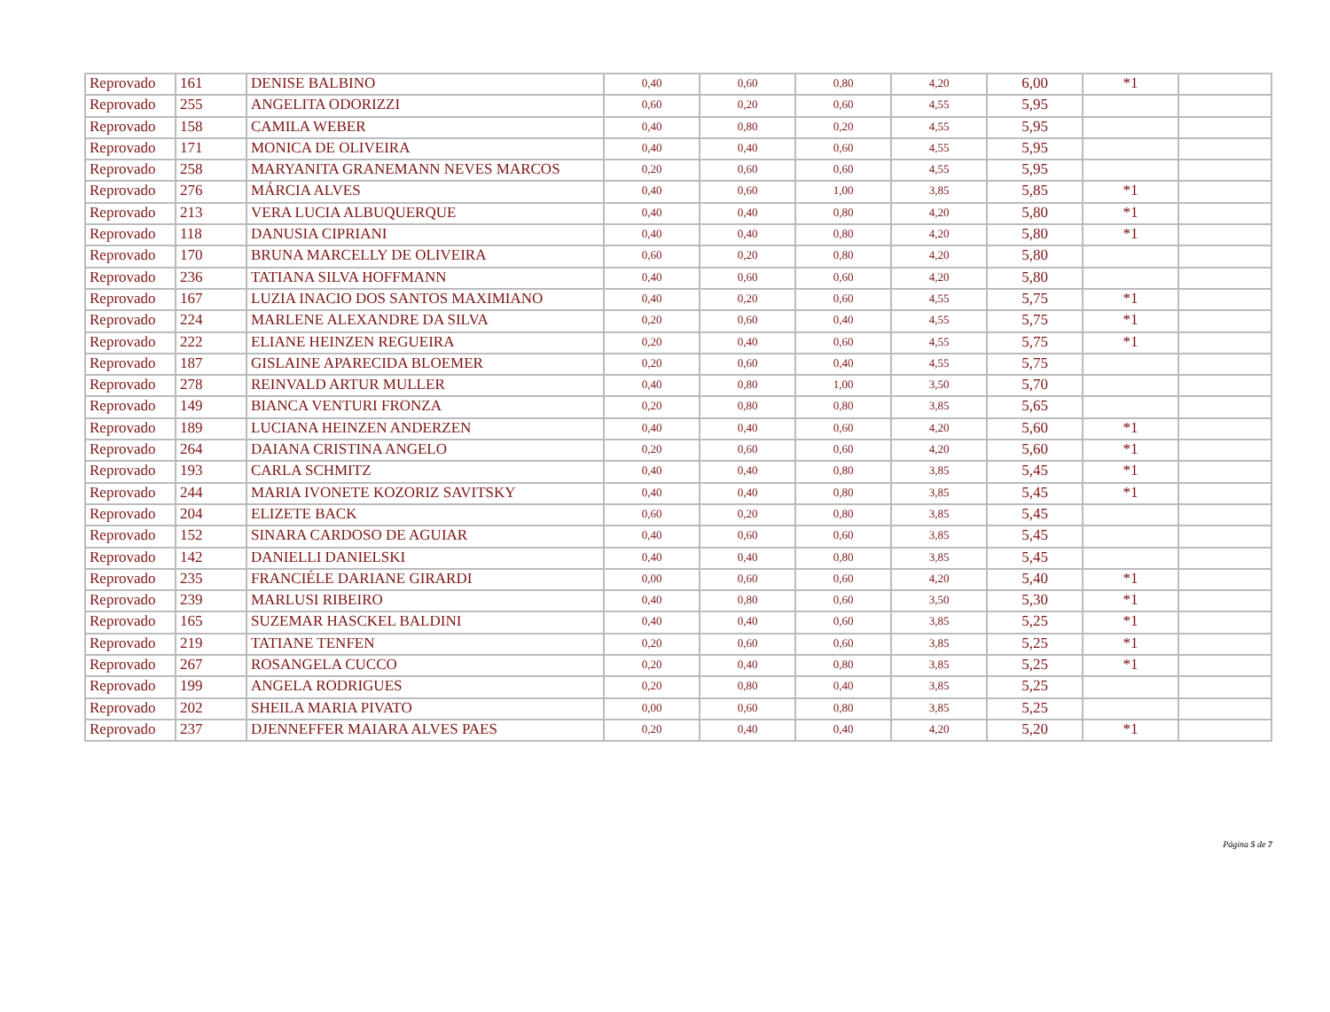| Reprovado | 161 | DENISE BALBINO | 0,40 | 0,60 | 0,80 | 4,20 | 6,00 | *1 | |
| Reprovado | 255 | ANGELITA ODORIZZI | 0,60 | 0,20 | 0,60 | 4,55 | 5,95 | | |
| Reprovado | 158 | CAMILA WEBER | 0,40 | 0,80 | 0,20 | 4,55 | 5,95 | | |
| Reprovado | 171 | MONICA DE OLIVEIRA | 0,40 | 0,40 | 0,60 | 4,55 | 5,95 | | |
| Reprovado | 258 | MARYANITA GRANEMANN NEVES MARCOS | 0,20 | 0,60 | 0,60 | 4,55 | 5,95 | | |
| Reprovado | 276 | MÁRCIA ALVES | 0,40 | 0,60 | 1,00 | 3,85 | 5,85 | *1 | |
| Reprovado | 213 | VERA LUCIA ALBUQUERQUE | 0,40 | 0,40 | 0,80 | 4,20 | 5,80 | *1 | |
| Reprovado | 118 | DANUSIA CIPRIANI | 0,40 | 0,40 | 0,80 | 4,20 | 5,80 | *1 | |
| Reprovado | 170 | BRUNA MARCELLY DE OLIVEIRA | 0,60 | 0,20 | 0,80 | 4,20 | 5,80 | | |
| Reprovado | 236 | TATIANA SILVA HOFFMANN | 0,40 | 0,60 | 0,60 | 4,20 | 5,80 | | |
| Reprovado | 167 | LUZIA INACIO DOS SANTOS MAXIMIANO | 0,40 | 0,20 | 0,60 | 4,55 | 5,75 | *1 | |
| Reprovado | 224 | MARLENE ALEXANDRE DA SILVA | 0,20 | 0,60 | 0,40 | 4,55 | 5,75 | *1 | |
| Reprovado | 222 | ELIANE HEINZEN REGUEIRA | 0,20 | 0,40 | 0,60 | 4,55 | 5,75 | *1 | |
| Reprovado | 187 | GISLAINE APARECIDA BLOEMER | 0,20 | 0,60 | 0,40 | 4,55 | 5,75 | | |
| Reprovado | 278 | REINVALD ARTUR MULLER | 0,40 | 0,80 | 1,00 | 3,50 | 5,70 | | |
| Reprovado | 149 | BIANCA VENTURI FRONZA | 0,20 | 0,80 | 0,80 | 3,85 | 5,65 | | |
| Reprovado | 189 | LUCIANA HEINZEN ANDERZEN | 0,40 | 0,40 | 0,60 | 4,20 | 5,60 | *1 | |
| Reprovado | 264 | DAIANA CRISTINA ANGELO | 0,20 | 0,60 | 0,60 | 4,20 | 5,60 | *1 | |
| Reprovado | 193 | CARLA SCHMITZ | 0,40 | 0,40 | 0,80 | 3,85 | 5,45 | *1 | |
| Reprovado | 244 | MARIA IVONETE KOZORIZ SAVITSKY | 0,40 | 0,40 | 0,80 | 3,85 | 5,45 | *1 | |
| Reprovado | 204 | ELIZETE BACK | 0,60 | 0,20 | 0,80 | 3,85 | 5,45 | | |
| Reprovado | 152 | SINARA CARDOSO DE AGUIAR | 0,40 | 0,60 | 0,60 | 3,85 | 5,45 | | |
| Reprovado | 142 | DANIELLI DANIELSKI | 0,40 | 0,40 | 0,80 | 3,85 | 5,45 | | |
| Reprovado | 235 | FRANCIÉLE DARIANE GIRARDI | 0,00 | 0,60 | 0,60 | 4,20 | 5,40 | *1 | |
| Reprovado | 239 | MARLUSI RIBEIRO | 0,40 | 0,80 | 0,60 | 3,50 | 5,30 | *1 | |
| Reprovado | 165 | SUZEMAR HASCKEL BALDINI | 0,40 | 0,40 | 0,60 | 3,85 | 5,25 | *1 | |
| Reprovado | 219 | TATIANE TENFEN | 0,20 | 0,60 | 0,60 | 3,85 | 5,25 | *1 | |
| Reprovado | 267 | ROSANGELA CUCCO | 0,20 | 0,40 | 0,80 | 3,85 | 5,25 | *1 | |
| Reprovado | 199 | ANGELA RODRIGUES | 0,20 | 0,80 | 0,40 | 3,85 | 5,25 | | |
| Reprovado | 202 | SHEILA MARIA PIVATO | 0,00 | 0,60 | 0,80 | 3,85 | 5,25 | | |
| Reprovado | 237 | DJENNEFFER MAIARA ALVES PAES | 0,20 | 0,40 | 0,40 | 4,20 | 5,20 | *1 | |
Página 5 de 7